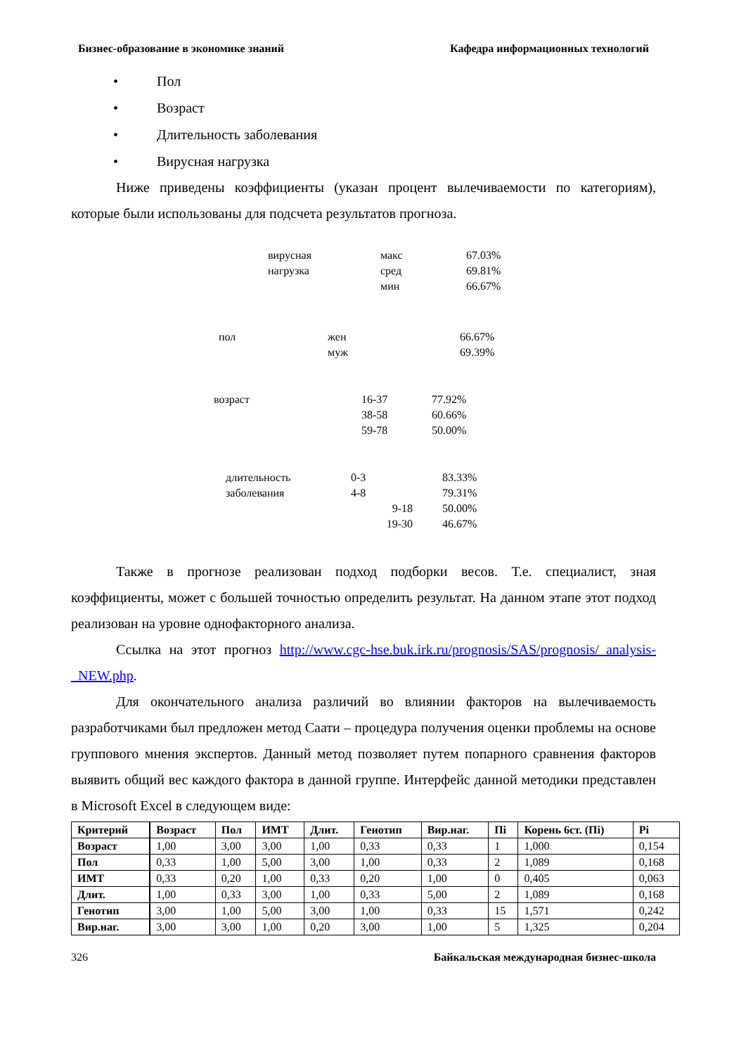Бизнес-образование в экономике знаний Кафедра информационных технологий
• Пол
• Возраст
• Длительность заболевания
• Вирусная нагрузка
Ниже приведены коэффициенты (указан процент вылечиваемости по категориям), которые были использованы для подсчета результатов прогноза.
| вирусная | макс | 67.03% |
| нагрузка | сред | 69.81% |
| | мин | 66.67% |
| пол | жен | 66.67% |
| | муж | 69.39% |
| возраст | 16-37 | 77.92% |
| | 38-58 | 60.66% |
| | 59-78 | 50.00% |
| длительность | 0-3 | 83.33% |
| заболевания | 4-8 | 79.31% |
| | 9-18 | 50.00% |
| | 19-30 | 46.67% |
Также в прогнозе реализован подход подборки весов. Т.е. специалист, зная коэффициенты, может с большей точностью определить результат. На данном этапе этот подход реализован на уровне однофакторного анализа.
Ссылка на этот прогноз http://www.cgc-hse.buk.irk.ru/prognosis/SAS/prognosis/_analysis-_NEW.php.
Для окончательного анализа различий во влиянии факторов на вылечиваемость разработчиками был предложен метод Саати – процедура получения оценки проблемы на основе группового мнения экспертов. Данный метод позволяет путем попарного сравнения факторов выявить общий вес каждого фактора в данной группе. Интерфейс данной методики представлен в Microsoft Excel в следующем виде:
| Критерий | Возраст | Пол | ИМТ | Длит. | Генотип | Вир.наг. | Пi | Корень 6ст. (Пi) | Pi |
| --- | --- | --- | --- | --- | --- | --- | --- | --- | --- |
| Возраст | 1,00 | 3,00 | 3,00 | 1,00 | 0,33 | 0,33 | 1 | 1,000 | 0,154 |
| Пол | 0,33 | 1,00 | 5,00 | 3,00 | 1,00 | 0,33 | 2 | 1,089 | 0,168 |
| ИМТ | 0,33 | 0,20 | 1,00 | 0,33 | 0,20 | 1,00 | 0 | 0,405 | 0,063 |
| Длит. | 1,00 | 0,33 | 3,00 | 1,00 | 0,33 | 5,00 | 2 | 1,089 | 0,168 |
| Генотип | 3,00 | 1,00 | 5,00 | 3,00 | 1,00 | 0,33 | 15 | 1,571 | 0,242 |
| Вир.наг. | 3,00 | 3,00 | 1,00 | 0,20 | 3,00 | 1,00 | 5 | 1,325 | 0,204 |
326 Байкальская международная бизнес-школа